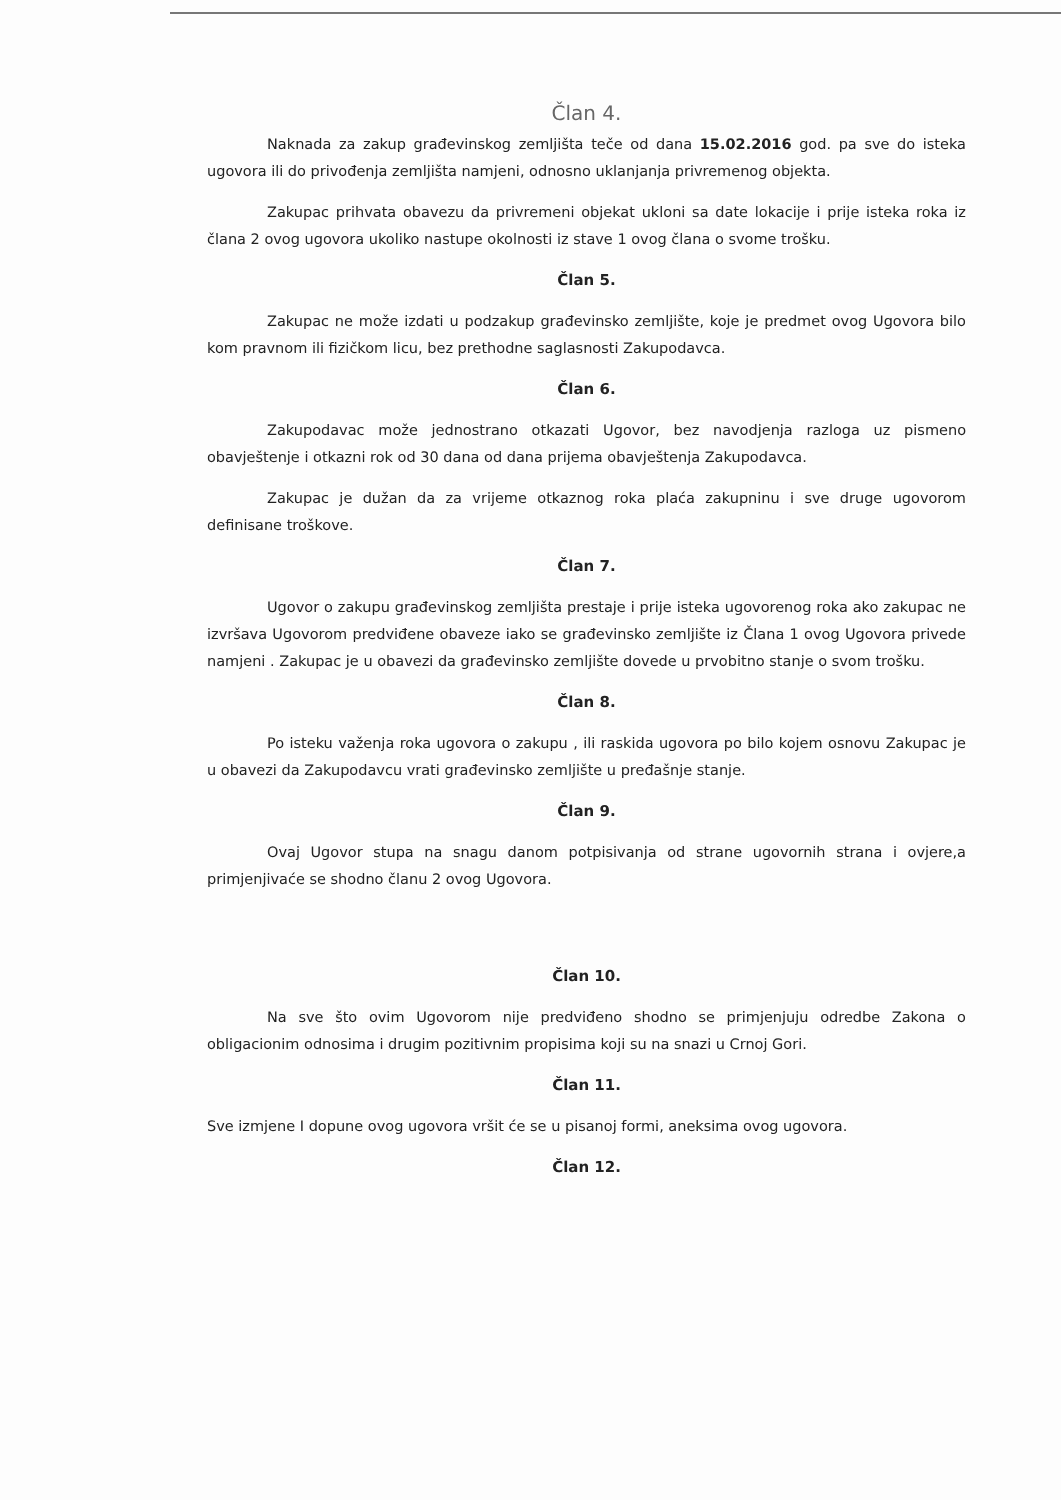Član 4.
Naknada za zakup građevinskog zemljišta teče od dana 15.02.2016 god. pa sve do isteka ugovora ili do privođenja zemljišta namjeni, odnosno uklanjanja privremenog objekta.
Zakupac prihvata obavezu da privremeni objekat ukloni sa date lokacije i prije isteka roka iz člana 2 ovog ugovora ukoliko nastupe okolnosti iz stave 1 ovog člana o svome trošku.
Član 5.
Zakupac ne može izdati u podzakup građevinsko zemljište, koje je predmet ovog Ugovora bilo kom pravnom ili fizičkom licu, bez prethodne saglasnosti Zakupodavca.
Član 6.
Zakupodavac može jednostrano otkazati Ugovor, bez navodjenja razloga uz pismeno obavještenje i otkazni rok od 30 dana od dana prijema obavještenja Zakupodavca.
Zakupac je dužan da za vrijeme otkaznog roka plaća zakupninu i sve druge ugovorom definisane troškove.
Član 7.
Ugovor o zakupu građevinskog zemljišta prestaje i prije isteka ugovorenog roka ako zakupac ne izvršava Ugovorom predviđene obaveze iako se građevinsko zemljište iz Člana 1 ovog Ugovora privede namjeni . Zakupac je u obavezi da građevinsko zemljište dovede u prvobitno stanje o svom trošku.
Član 8.
Po isteku važenja roka ugovora o zakupu , ili raskida ugovora po bilo kojem osnovu Zakupac je u obavezi da Zakupodavcu vrati građevinsko zemljište u pređašnje stanje.
Član 9.
Ovaj Ugovor stupa na snagu danom potpisivanja od strane ugovornih strana i ovjere,a primjenjivaće se shodno članu 2 ovog Ugovora.
Član 10.
Na sve što ovim Ugovorom nije predviđeno shodno se primjenjuju odredbe Zakona o obligacionim odnosima i drugim pozitivnim propisima koji su na snazi u Crnoj Gori.
Član 11.
Sve izmjene I dopune ovog ugovora vršit će se u pisanoj formi, aneksima ovog ugovora.
Član 12.